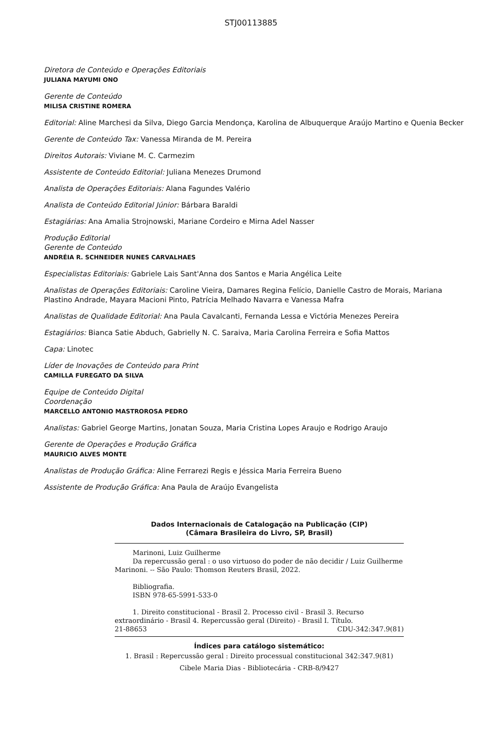STJ00113885
Diretora de Conteúdo e Operações Editoriais
JULIANA MAYUMI ONO
Gerente de Conteúdo
MILISA CRISTINE ROMERA
Editorial: Aline Marchesi da Silva, Diego Garcia Mendonça, Karolina de Albuquerque Araújo Martino e Quenia Becker
Gerente de Conteúdo Tax: Vanessa Miranda de M. Pereira
Direitos Autorais: Viviane M. C. Carmezim
Assistente de Conteúdo Editorial: Juliana Menezes Drumond
Analista de Operações Editoriais: Alana Fagundes Valério
Analista de Conteúdo Editorial Júnior: Bárbara Baraldi
Estagiárias: Ana Amalia Strojnowski, Mariane Cordeiro e Mirna Adel Nasser
Produção Editorial
Gerente de Conteúdo
ANDRÉIA R. SCHNEIDER NUNES CARVALHAES
Especialistas Editoriais: Gabriele Lais Sant'Anna dos Santos e Maria Angélica Leite
Analistas de Operações Editoriais: Caroline Vieira, Damares Regina Felício, Danielle Castro de Morais, Mariana Plastino Andrade, Mayara Macioni Pinto, Patrícia Melhado Navarra e Vanessa Mafra
Analistas de Qualidade Editorial: Ana Paula Cavalcanti, Fernanda Lessa e Victória Menezes Pereira
Estagiários: Bianca Satie Abduch, Gabrielly N. C. Saraiva, Maria Carolina Ferreira e Sofia Mattos
Capa: Linotec
Líder de Inovações de Conteúdo para Print
CAMILLA FUREGATO DA SILVA
Equipe de Conteúdo Digital
Coordenação
MARCELLO ANTONIO MASTROROSA PEDRO
Analistas: Gabriel George Martins, Jonatan Souza, Maria Cristina Lopes Araujo e Rodrigo Araujo
Gerente de Operações e Produção Gráfica
MAURICIO ALVES MONTE
Analistas de Produção Gráfica: Aline Ferrarezi Regis e Jéssica Maria Ferreira Bueno
Assistente de Produção Gráfica: Ana Paula de Araújo Evangelista
Dados Internacionais de Catalogação na Publicação (CIP)
(Câmara Brasileira do Livro, SP, Brasil)
Marinoni, Luiz Guilherme
Da repercussão geral : o uso virtuoso do poder de não decidir / Luiz Guilherme Marinoni. -- São Paulo: Thomson Reuters Brasil, 2022.
Bibliografia.
ISBN 978-65-5991-533-0
1. Direito constitucional - Brasil 2. Processo civil - Brasil 3. Recurso extraordinário - Brasil 4. Repercussão geral (Direito) - Brasil I. Título.
21-88653 CDU-342:347.9(81)
Índices para catálogo sistemático:
1. Brasil : Repercussão geral : Direito processual constitucional 342:347.9(81)
Cibele Maria Dias - Bibliotecária - CRB-8/9427